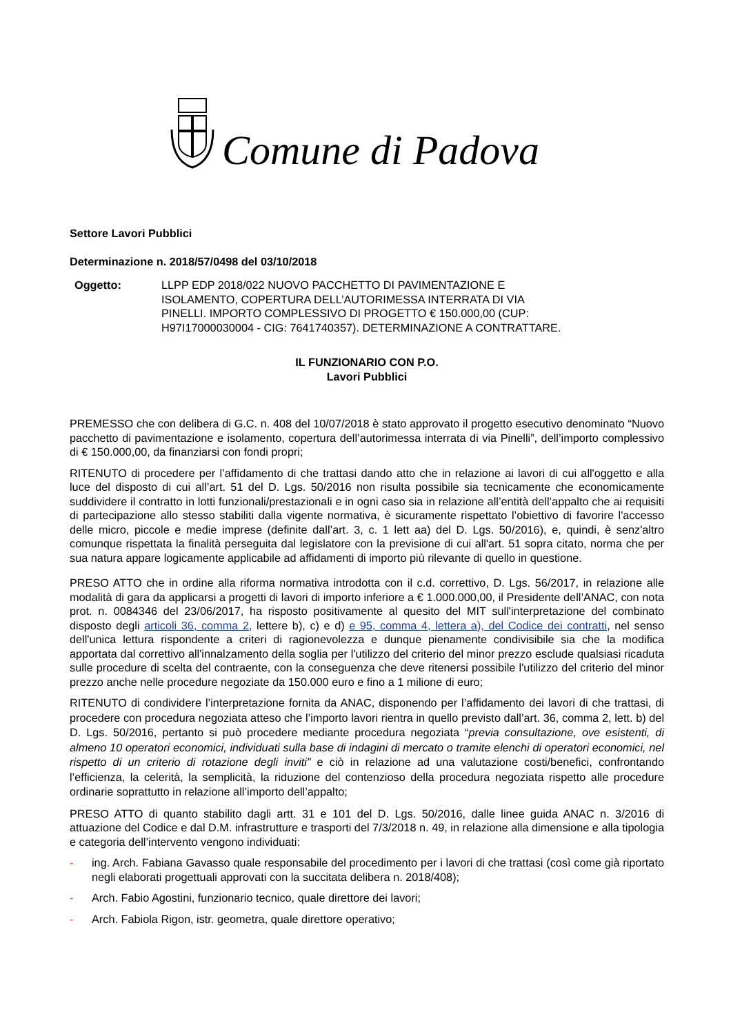Comune di Padova
Settore Lavori Pubblici
Determinazione n. 2018/57/0498 del 03/10/2018
Oggetto: LLPP EDP 2018/022 NUOVO PACCHETTO DI PAVIMENTAZIONE E ISOLAMENTO, COPERTURA DELL’AUTORIMESSA INTERRATA DI VIA PINELLI. IMPORTO COMPLESSIVO DI PROGETTO € 150.000,00 (CUP: H97I17000030004 - CIG: 7641740357). DETERMINAZIONE A CONTRATTARE.
IL FUNZIONARIO CON P.O.
Lavori Pubblici
PREMESSO che con delibera di G.C. n. 408 del 10/07/2018 è stato approvato il progetto esecutivo denominato “Nuovo pacchetto di pavimentazione e isolamento, copertura dell’autorimessa interrata di via Pinelli”, dell’importo complessivo di € 150.000,00, da finanziarsi con fondi propri;
RITENUTO di procedere per l’affidamento di che trattasi dando atto che in relazione ai lavori di cui all'oggetto e alla luce del disposto di cui all’art. 51 del D. Lgs. 50/2016 non risulta possibile sia tecnicamente che economicamente suddividere il contratto in lotti funzionali/prestazionali e in ogni caso sia in relazione all’entità dell’appalto che ai requisiti di partecipazione allo stesso stabiliti dalla vigente normativa, è sicuramente rispettato l’obiettivo di favorire l'accesso delle micro, piccole e medie imprese (definite dall’art. 3, c. 1 lett aa) del D. Lgs. 50/2016), e, quindi, è senz'altro comunque rispettata la finalità perseguita dal legislatore con la previsione di cui all'art. 51 sopra citato, norma che per sua natura appare logicamente applicabile ad affidamenti di importo più rilevante di quello in questione.
PRESO ATTO che in ordine alla riforma normativa introdotta con il c.d. correttivo, D. Lgs. 56/2017, in relazione alle modalità di gara da applicarsi a progetti di lavori di importo inferiore a € 1.000.000,00, il Presidente dell’ANAC, con nota prot. n. 0084346 del 23/06/2017, ha risposto positivamente al quesito del MIT sull'interpretazione del combinato disposto degli articoli 36, comma 2, lettere b), c) e d) e 95, comma 4, lettera a), del Codice dei contratti, nel senso dell'unica lettura rispondente a criteri di ragionevolezza e dunque pienamente condivisibile sia che la modifica apportata dal correttivo all'innalzamento della soglia per l'utilizzo del criterio del minor prezzo esclude qualsiasi ricaduta sulle procedure di scelta del contraente, con la conseguenza che deve ritenersi possibile l'utilizzo del criterio del minor prezzo anche nelle procedure negoziate da 150.000 euro e fino a 1 milione di euro;
RITENUTO di condividere l’interpretazione fornita da ANAC, disponendo per l’affidamento dei lavori di che trattasi, di procedere con procedura negoziata atteso che l’importo lavori rientra in quello previsto dall’art. 36, comma 2, lett. b) del D. Lgs. 50/2016, pertanto si può procedere mediante procedura negoziata “previa consultazione, ove esistenti, di almeno 10 operatori economici, individuati sulla base di indagini di mercato o tramite elenchi di operatori economici, nel rispetto di un criterio di rotazione degli inviti” e ciò in relazione ad una valutazione costi/benefici, confrontando l’efficienza, la celerità, la semplicità, la riduzione del contenzioso della procedura negoziata rispetto alle procedure ordinarie soprattutto in relazione all’importo dell’appalto;
PRESO ATTO di quanto stabilito dagli artt. 31 e 101 del D. Lgs. 50/2016, dalle linee guida ANAC n. 3/2016 di attuazione del Codice e dal D.M. infrastrutture e trasporti del 7/3/2018 n. 49, in relazione alla dimensione e alla tipologia e categoria dell’intervento vengono individuati:
- ing. Arch. Fabiana Gavasso quale responsabile del procedimento per i lavori di che trattasi (così come già riportato negli elaborati progettuali approvati con la succitata delibera n. 2018/408);
- Arch. Fabio Agostini, funzionario tecnico, quale direttore dei lavori;
- Arch. Fabiola Rigon, istr. geometra, quale direttore operativo;